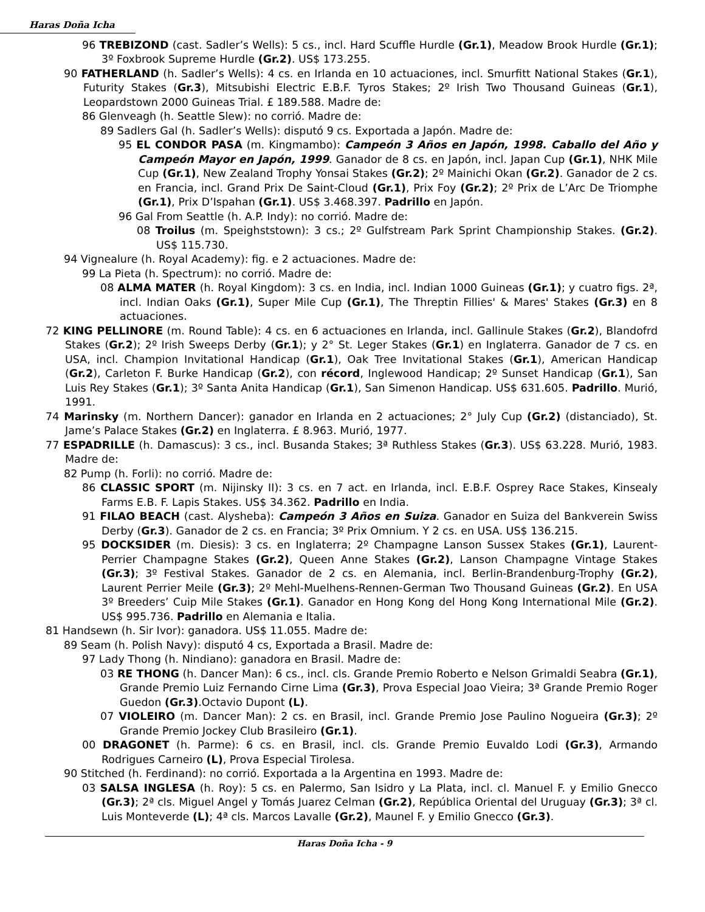Haras Doña Icha
96 TREBIZOND (cast. Sadler’s Wells): 5 cs., incl. Hard Scuffle Hurdle (Gr.1), Meadow Brook Hurdle (Gr.1); 3º Foxbrook Supreme Hurdle (Gr.2). US$ 173.255.
90 FATHERLAND (h. Sadler’s Wells): 4 cs. en Irlanda en 10 actuaciones, incl. Smurfitt National Stakes (Gr.1), Futurity Stakes (Gr.3), Mitsubishi Electric E.B.F. Tyros Stakes; 2º Irish Two Thousand Guineas (Gr.1), Leopardstown 2000 Guineas Trial. £ 189.588. Madre de:
86 Glenveagh (h. Seattle Slew): no corrió. Madre de:
89 Sadlers Gal (h. Sadler’s Wells): disputó 9 cs. Exportada a Japón. Madre de:
95 EL CONDOR PASA (m. Kingmambo): Campeón 3 Años en Japón, 1998. Caballo del Año y Campeón Mayor en Japón, 1999. Ganador de 8 cs. en Japón, incl. Japan Cup (Gr.1), NHK Mile Cup (Gr.1), New Zealand Trophy Yonsai Stakes (Gr.2); 2º Mainichi Okan (Gr.2). Ganador de 2 cs. en Francia, incl. Grand Prix De Saint-Cloud (Gr.1), Prix Foy (Gr.2); 2º Prix de L’Arc De Triomphe (Gr.1), Prix D’Ispahan (Gr.1). US$ 3.468.397. Padrillo en Japón.
96 Gal From Seattle (h. A.P. Indy): no corrió. Madre de:
08 Troilus (m. Speighststown): 3 cs.; 2º Gulfstream Park Sprint Championship Stakes. (Gr.2). US$ 115.730.
94 Vignealure (h. Royal Academy): fig. e 2 actuaciones. Madre de:
99 La Pieta (h. Spectrum): no corrió. Madre de:
08 ALMA MATER (h. Royal Kingdom): 3 cs. en India, incl. Indian 1000 Guineas (Gr.1); y cuatro figs. 2ª, incl. Indian Oaks (Gr.1), Super Mile Cup (Gr.1), The Threptin Fillies' & Mares' Stakes (Gr.3) en 8 actuaciones.
72 KING PELLINORE (m. Round Table): 4 cs. en 6 actuaciones en Irlanda, incl. Gallinule Stakes (Gr.2), Blandofrd Stakes (Gr.2); 2º Irish Sweeps Derby (Gr.1); y 2° St. Leger Stakes (Gr.1) en Inglaterra. Ganador de 7 cs. en USA, incl. Champion Invitational Handicap (Gr.1), Oak Tree Invitational Stakes (Gr.1), American Handicap (Gr.2), Carleton F. Burke Handicap (Gr.2), con récord, Inglewood Handicap; 2º Sunset Handicap (Gr.1), San Luis Rey Stakes (Gr.1); 3º Santa Anita Handicap (Gr.1), San Simenon Handicap. US$ 631.605. Padrillo. Murió, 1991.
74 Marinsky (m. Northern Dancer): ganador en Irlanda en 2 actuaciones; 2° July Cup (Gr.2) (distanciado), St. Jame’s Palace Stakes (Gr.2) en Inglaterra. £ 8.963. Murió, 1977.
77 ESPADRILLE (h. Damascus): 3 cs., incl. Busanda Stakes; 3ª Ruthless Stakes (Gr.3). US$ 63.228. Murió, 1983. Madre de:
82 Pump (h. Forli): no corrió. Madre de:
86 CLASSIC SPORT (m. Nijinsky II): 3 cs. en 7 act. en Irlanda, incl. E.B.F. Osprey Race Stakes, Kinsealy Farms E.B. F. Lapis Stakes. US$ 34.362. Padrillo en India.
91 FILAO BEACH (cast. Alysheba): Campeón 3 Años en Suiza. Ganador en Suiza del Bankverein Swiss Derby (Gr.3). Ganador de 2 cs. en Francia; 3º Prix Omnium. Y 2 cs. en USA. US$ 136.215.
95 DOCKSIDER (m. Diesis): 3 cs. en Inglaterra; 2º Champagne Lanson Sussex Stakes (Gr.1), Laurent-Perrier Champagne Stakes (Gr.2), Queen Anne Stakes (Gr.2), Lanson Champagne Vintage Stakes (Gr.3); 3º Festival Stakes. Ganador de 2 cs. en Alemania, incl. Berlin-Brandenburg-Trophy (Gr.2), Laurent Perrier Meile (Gr.3); 2º Mehl-Muelhens-Rennen-German Two Thousand Guineas (Gr.2). En USA 3º Breeders’ Cuip Mile Stakes (Gr.1). Ganador en Hong Kong del Hong Kong International Mile (Gr.2). US$ 995.736. Padrillo en Alemania e Italia.
81 Handsewn (h. Sir Ivor): ganadora. US$ 11.055. Madre de:
89 Seam (h. Polish Navy): disputó 4 cs, Exportada a Brasil. Madre de:
97 Lady Thong (h. Nindiano): ganadora en Brasil. Madre de:
03 RE THONG (h. Dancer Man): 6 cs., incl. cls. Grande Premio Roberto e Nelson Grimaldi Seabra (Gr.1), Grande Premio Luiz Fernando Cirne Lima (Gr.3), Prova Especial Joao Vieira; 3ª Grande Premio Roger Guedon (Gr.3).Octavio Dupont (L).
07 VIOLEIRO (m. Dancer Man): 2 cs. en Brasil, incl. Grande Premio Jose Paulino Nogueira (Gr.3); 2º Grande Premio Jockey Club Brasileiro (Gr.1).
00 DRAGONET (h. Parme): 6 cs. en Brasil, incl. cls. Grande Premio Euvaldo Lodi (Gr.3), Armando Rodrigues Carneiro (L), Prova Especial Tirolesa.
90 Stitched (h. Ferdinand): no corrió. Exportada a la Argentina en 1993. Madre de:
03 SALSA INGLESA (h. Roy): 5 cs. en Palermo, San Isidro y La Plata, incl. cl. Manuel F. y Emilio Gnecco (Gr.3); 2ª cls. Miguel Angel y Tomás Juarez Celman (Gr.2), República Oriental del Uruguay (Gr.3); 3ª cl. Luis Monteverde (L); 4ª cls. Marcos Lavalle (Gr.2), Maunel F. y Emilio Gnecco (Gr.3).
Haras Doña Icha - 9